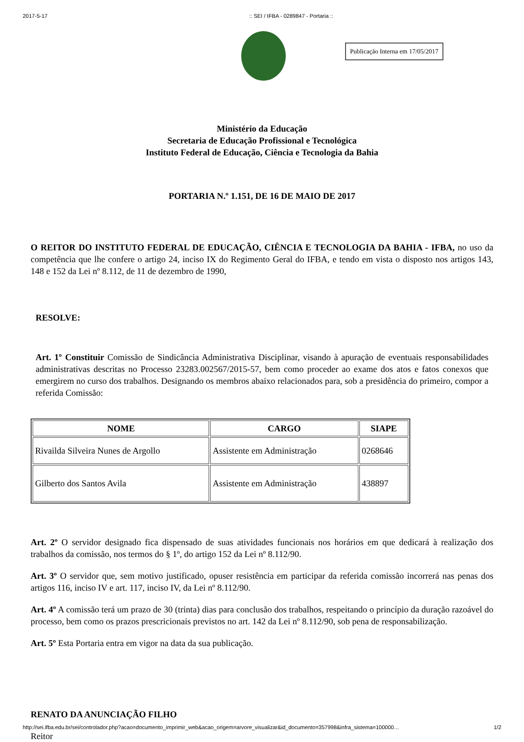2017-5-17:: SEI / IFBA - 0289847 - Portaria ::
Publicação Interna em 17/05/2017
Ministério da Educação
Secretaria de Educação Profissional e Tecnológica
Instituto Federal de Educação, Ciência e Tecnologia da Bahia
PORTARIA N.º 1.151, DE 16 DE MAIO DE 2017
O REITOR DO INSTITUTO FEDERAL DE EDUCAÇÃO, CIÊNCIA E TECNOLOGIA DA BAHIA - IFBA, no uso da competência que lhe confere o artigo 24, inciso IX do Regimento Geral do IFBA, e tendo em vista o disposto nos artigos 143, 148 e 152 da Lei nº 8.112, de 11 de dezembro de 1990,
RESOLVE:
Art. 1º Constituir Comissão de Sindicância Administrativa Disciplinar, visando à apuração de eventuais responsabilidades administrativas descritas no Processo 23283.002567/2015-57, bem como proceder ao exame dos atos e fatos conexos que emergirem no curso dos trabalhos. Designando os membros abaixo relacionados para, sob a presidência do primeiro, compor a referida Comissão:
| NOME | CARGO | SIAPE |
| --- | --- | --- |
| Rivailda Silveira Nunes de Argollo | Assistente em Administração | 0268646 |
| Gilberto dos Santos Avila | Assistente em Administração | 438897 |
Art. 2º O servidor designado fica dispensado de suas atividades funcionais nos horários em que dedicará à realização dos trabalhos da comissão, nos termos do § 1º, do artigo 152 da Lei nº 8.112/90.
Art. 3º O servidor que, sem motivo justificado, opuser resistência em participar da referida comissão incorrerá nas penas dos artigos 116, inciso IV e art. 117, inciso IV, da Lei nº 8.112/90.
Art. 4º A comissão terá um prazo de 30 (trinta) dias para conclusão dos trabalhos, respeitando o princípio da duração razoável do processo, bem como os prazos prescricionais previstos no art. 142 da Lei nº 8.112/90, sob pena de responsabilização.
Art. 5º Esta Portaria entra em vigor na data da sua publicação.
RENATO DA ANUNCIAÇÃO FILHO
Reitor
http://sei.ifba.edu.br/sei/controlador.php?acao=documento_imprimir_web&acao_origem=arvore_visualizar&id_documento=357998&infra_sistema=100000… 1/2